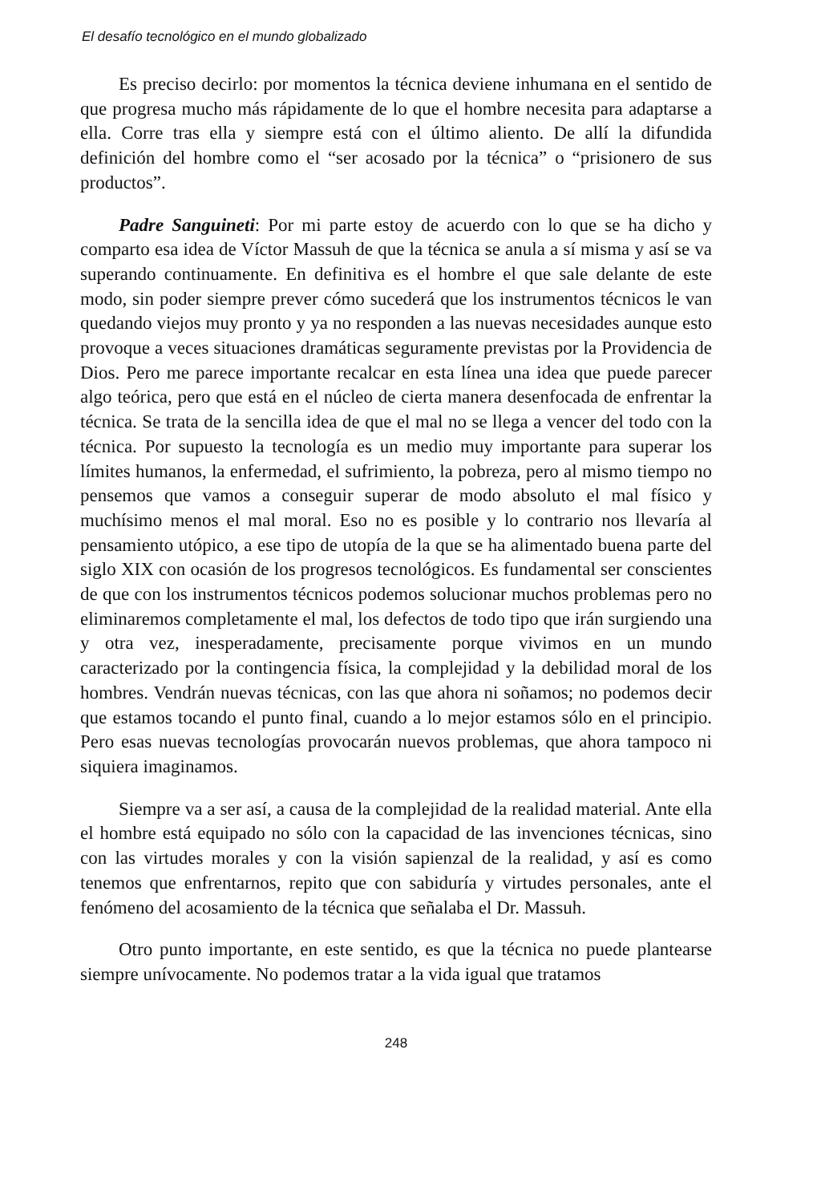El desafío tecnológico en el mundo globalizado
Es preciso decirlo: por momentos la técnica deviene inhumana en el sentido de que progresa mucho más rápidamente de lo que el hombre necesita para adaptarse a ella. Corre tras ella y siempre está con el último aliento. De allí la difundida definición del hombre como el “ser acosado por la técnica” o “prisionero de sus productos”.
Padre Sanguineti: Por mi parte estoy de acuerdo con lo que se ha dicho y comparto esa idea de Víctor Massuh de que la técnica se anula a sí misma y así se va superando continuamente. En definitiva es el hombre el que sale delante de este modo, sin poder siempre prever cómo sucederá que los instrumentos técnicos le van quedando viejos muy pronto y ya no responden a las nuevas necesidades aunque esto provoque a veces situaciones dramáticas seguramente previstas por la Providencia de Dios. Pero me parece importante recalcar en esta línea una idea que puede parecer algo teórica, pero que está en el núcleo de cierta manera desenfocada de enfrentar la técnica. Se trata de la sencilla idea de que el mal no se llega a vencer del todo con la técnica. Por supuesto la tecnología es un medio muy importante para superar los límites humanos, la enfermedad, el sufrimiento, la pobreza, pero al mismo tiempo no pensemos que vamos a conseguir superar de modo absoluto el mal físico y muchísimo menos el mal moral. Eso no es posible y lo contrario nos llevaría al pensamiento utópico, a ese tipo de utopía de la que se ha alimentado buena parte del siglo XIX con ocasión de los progresos tecnológicos. Es fundamental ser conscientes de que con los instrumentos técnicos podemos solucionar muchos problemas pero no eliminaremos completamente el mal, los defectos de todo tipo que irán surgiendo una y otra vez, inesperadamente, precisamente porque vivimos en un mundo caracterizado por la contingencia física, la complejidad y la debilidad moral de los hombres. Vendrán nuevas técnicas, con las que ahora ni soñamos; no podemos decir que estamos tocando el punto final, cuando a lo mejor estamos sólo en el principio. Pero esas nuevas tecnologías provocarán nuevos problemas, que ahora tampoco ni siquiera imaginamos.
Siempre va a ser así, a causa de la complejidad de la realidad material. Ante ella el hombre está equipado no sólo con la capacidad de las invenciones técnicas, sino con las virtudes morales y con la visión sapienzal de la realidad, y así es como tenemos que enfrentarnos, repito que con sabiduría y virtudes personales, ante el fenómeno del acosamiento de la técnica que señalaba el Dr. Massuh.
Otro punto importante, en este sentido, es que la técnica no puede plantearse siempre unívocamente. No podemos tratar a la vida igual que tratamos
248